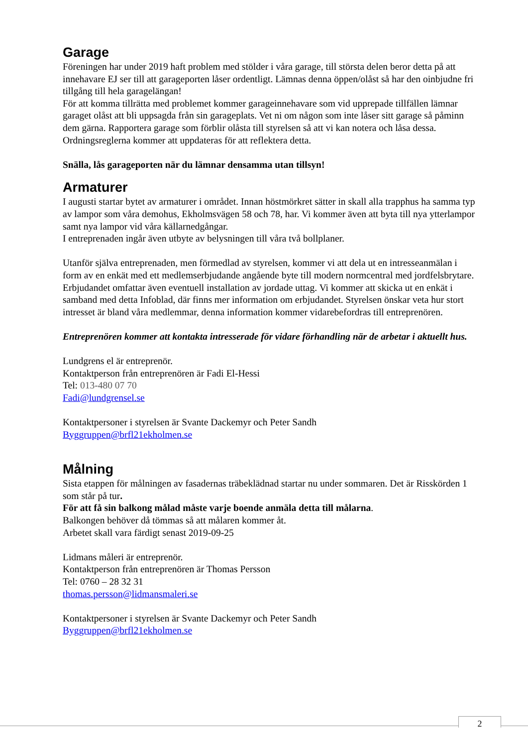Garage
Föreningen har under 2019 haft problem med stölder i våra garage, till största delen beror detta på att innehavare EJ ser till att garageporten låser ordentligt. Lämnas denna öppen/olåst så har den oinbjudne fri tillgång till hela garagelängan!
För att komma tillrätta med problemet kommer garageinnehavare som vid upprepade tillfällen lämnar garaget olåst att bli uppsagda från sin garageplats. Vet ni om någon som inte låser sitt garage så påminn dem gärna. Rapportera garage som förblir olåsta till styrelsen så att vi kan notera och låsa dessa.
Ordningsreglerna kommer att uppdateras för att reflektera detta.
Snälla, lås garageporten när du lämnar densamma utan tillsyn!
Armaturer
I augusti startar bytet av armaturer i området. Innan höstmörkret sätter in skall alla trapphus ha samma typ av lampor som våra demohus, Ekholmsvägen 58 och 78, har. Vi kommer även att byta till nya ytterlampor samt nya lampor vid våra källarnedgångar.
I entreprenaden ingår även utbyte av belysningen till våra två bollplaner.
Utanför själva entreprenaden, men förmedlad av styrelsen, kommer vi att dela ut en intresseanmälan i form av en enkät med ett medlemserbjudande angående byte till modern normcentral med jordfelsbrytare. Erbjudandet omfattar även eventuell installation av jordade uttag. Vi kommer att skicka ut en enkät i samband med detta Infoblad, där finns mer information om erbjudandet. Styrelsen önskar veta hur stort intresset är bland våra medlemmar, denna information kommer vidarebefordras till entreprenören.
Entreprenören kommer att kontakta intresserade för vidare förhandling när de arbetar i aktuellt hus.
Lundgrens el är entreprenör.
Kontaktperson från entreprenören är Fadi El-Hessi
Tel: 013-480 07 70
Fadi@lundgrensel.se
Kontaktpersoner i styrelsen är Svante Dackemyr och Peter Sandh
Byggruppen@brfl21ekholmen.se
Målning
Sista etappen för målningen av fasadernas träbeklädnad startar nu under sommaren. Det är Risskörden 1 som står på tur.
För att få sin balkong målad måste varje boende anmäla detta till målarna.
Balkongen behöver då tömmas så att målaren kommer åt.
Arbetet skall vara färdigt senast 2019-09-25
Lidmans måleri är entreprenör.
Kontaktperson från entreprenören är Thomas Persson
Tel: 0760 – 28 32 31
thomas.persson@lidmansmaleri.se
Kontaktpersoner i styrelsen är Svante Dackemyr och Peter Sandh
Byggruppen@brfl21ekholmen.se
2